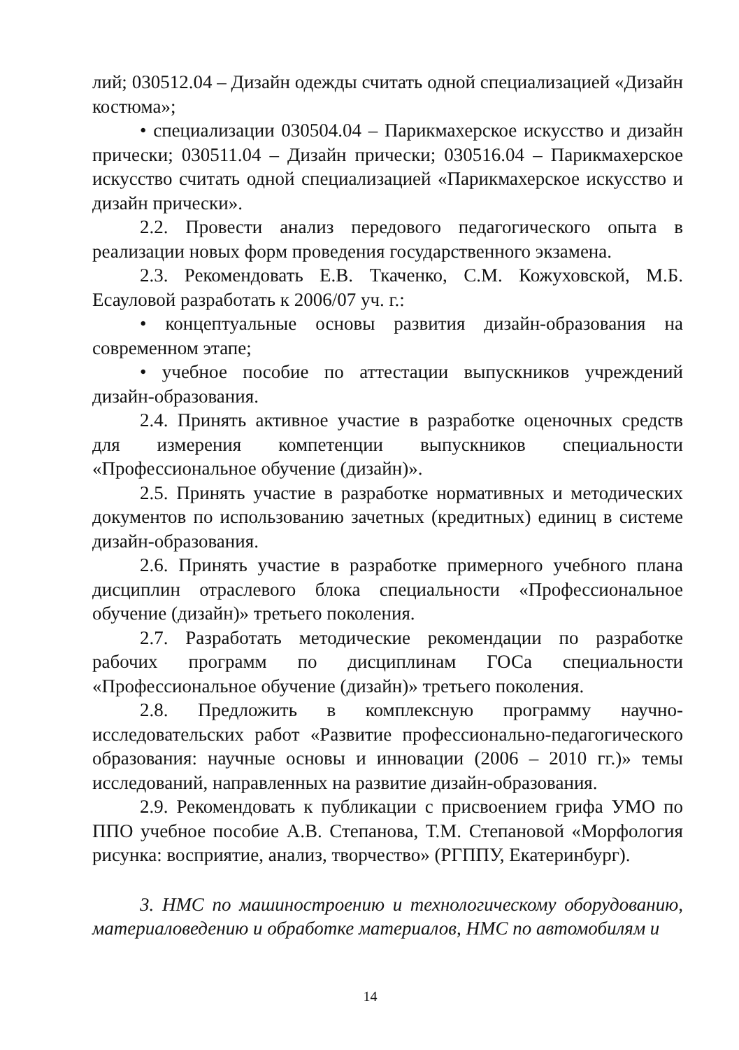лий; 030512.04 – Дизайн одежды считать одной специализацией «Дизайн костюма»;
• специализации 030504.04 – Парикмахерское искусство и дизайн прически; 030511.04 – Дизайн прически; 030516.04 – Парикмахерское искусство считать одной специализацией «Парикмахерское искусство и дизайн прически».
2.2. Провести анализ передового педагогического опыта в реализации новых форм проведения государственного экзамена.
2.3. Рекомендовать Е.В. Ткаченко, С.М. Кожуховской, М.Б. Есауловой разработать к 2006/07 уч. г.:
• концептуальные основы развития дизайн-образования на современном этапе;
• учебное пособие по аттестации выпускников учреждений дизайн-образования.
2.4. Принять активное участие в разработке оценочных средств для измерения компетенции выпускников специальности «Профессиональное обучение (дизайн)».
2.5. Принять участие в разработке нормативных и методических документов по использованию зачетных (кредитных) единиц в системе дизайн-образования.
2.6. Принять участие в разработке примерного учебного плана дисциплин отраслевого блока специальности «Профессиональное обучение (дизайн)» третьего поколения.
2.7. Разработать методические рекомендации по разработке рабочих программ по дисциплинам ГОСа специальности «Профессиональное обучение (дизайн)» третьего поколения.
2.8. Предложить в комплексную программу научно-исследовательских работ «Развитие профессионально-педагогического образования: научные основы и инновации (2006 – 2010 гг.)» темы исследований, направленных на развитие дизайн-образования.
2.9. Рекомендовать к публикации с присвоением грифа УМО по ППО учебное пособие А.В. Степанова, Т.М. Степановой «Морфология рисунка: восприятие, анализ, творчество» (РГППУ, Екатеринбург).
3. НМС по машиностроению и технологическому оборудованию, материаловедению и обработке материалов, НМС по автомобилям и
14